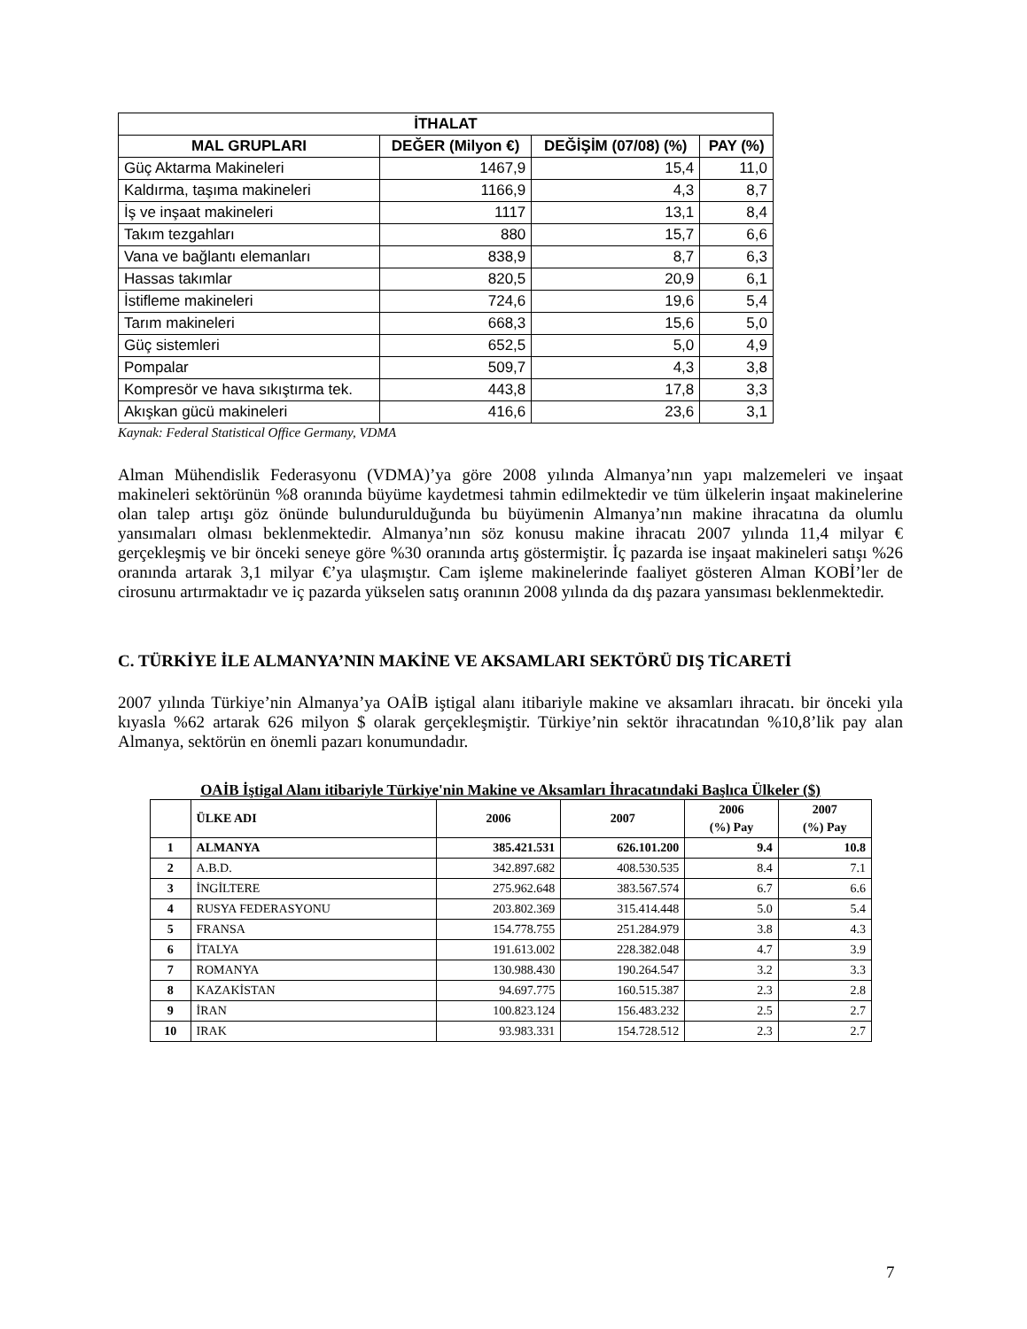| İTHALAT | | | |
| --- | --- | --- | --- |
| MAL GRUPLARI | DEĞER (Milyon €) | DEĞİŞİM (07/08) (%) | PAY (%) |
| Güç Aktarma Makineleri | 1467,9 | 15,4 | 11,0 |
| Kaldırma, taşıma makineleri | 1166,9 | 4,3 | 8,7 |
| İş ve inşaat makineleri | 1117 | 13,1 | 8,4 |
| Takım tezgahları | 880 | 15,7 | 6,6 |
| Vana ve bağlantı elemanları | 838,9 | 8,7 | 6,3 |
| Hassas takımlar | 820,5 | 20,9 | 6,1 |
| İstifleme makineleri | 724,6 | 19,6 | 5,4 |
| Tarım makineleri | 668,3 | 15,6 | 5,0 |
| Güç sistemleri | 652,5 | 5,0 | 4,9 |
| Pompalar | 509,7 | 4,3 | 3,8 |
| Kompresör ve hava sıkıştırma tek. | 443,8 | 17,8 | 3,3 |
| Akışkan gücü makineleri | 416,6 | 23,6 | 3,1 |
Kaynak: Federal Statistical Office Germany, VDMA
Alman Mühendislik Federasyonu (VDMA)’ya göre 2008 yılında Almanya’nın yapı malzemeleri ve inşaat makineleri sektörünün %8 oranında büyüme kaydetmesi tahmin edilmektedir ve tüm ülkelerin inşaat makinelerine olan talep artışı göz önünde bulundurulduğunda bu büyümenin Almanya’nın makine ihracatına da olumlu yansımaları olması beklenmektedir. Almanya’nın söz konusu makine ihracatı 2007 yılında 11,4 milyar € gerçekleşmiş ve bir önceki seneye göre %30 oranında artış göstermiştir. İç pazarda ise inşaat makineleri satışı %26 oranında artarak 3,1 milyar €’ya ulaşmıştır. Cam işleme makinelerinde faaliyet gösteren Alman KOBİ’ler de cirosunu artırmaktadır ve iç pazarda yükselen satış oranının 2008 yılında da dış pazara yansıması beklenmektedir.
C. TÜRKİYE İLE ALMANYA’NIN MAKİNE VE AKSAMLARI SEKTÖRÜ DIŞ TİCARETİ
2007 yılında Türkiye’nin Almanya’ya OAİB iştigal alanı itibariyle makine ve aksamları ihracatı. bir önceki yıla kıyasla %62 artarak 626 milyon $ olarak gerçekleşmiştir. Türkiye’nin sektör ihracatından %10,8’lik pay alan Almanya, sektörün en önemli pazarı konumundadır.
OAİB İştigal Alanı itibariyle Türkiye'nin Makine ve Aksamları İhracatındaki Başlıca Ülkeler ($)
| | ÜLKE ADI | 2006 | 2007 | 2006 (%) Pay | 2007 (%) Pay |
| --- | --- | --- | --- | --- | --- |
| 1 | ALMANYA | 385.421.531 | 626.101.200 | 9.4 | 10.8 |
| 2 | A.B.D. | 342.897.682 | 408.530.535 | 8.4 | 7.1 |
| 3 | İNGİLTERE | 275.962.648 | 383.567.574 | 6.7 | 6.6 |
| 4 | RUSYA FEDERASYONU | 203.802.369 | 315.414.448 | 5.0 | 5.4 |
| 5 | FRANSA | 154.778.755 | 251.284.979 | 3.8 | 4.3 |
| 6 | İTALYA | 191.613.002 | 228.382.048 | 4.7 | 3.9 |
| 7 | ROMANYA | 130.988.430 | 190.264.547 | 3.2 | 3.3 |
| 8 | KAZAKİSTAN | 94.697.775 | 160.515.387 | 2.3 | 2.8 |
| 9 | İRAN | 100.823.124 | 156.483.232 | 2.5 | 2.7 |
| 10 | IRAK | 93.983.331 | 154.728.512 | 2.3 | 2.7 |
7